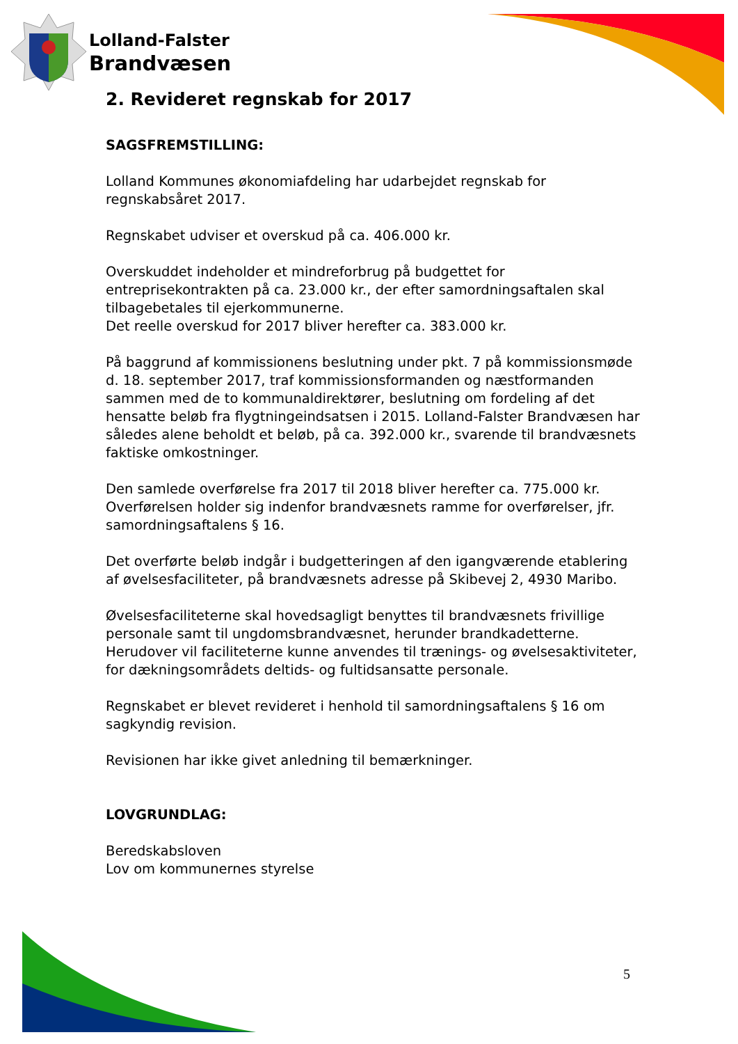Lolland-Falster
Brandvæsen
2. Revideret regnskab for 2017
SAGSFREMSTILLING:
Lolland Kommunes økonomiafdeling har udarbejdet regnskab for regnskabsåret 2017.
Regnskabet udviser et overskud på ca. 406.000 kr.
Overskuddet indeholder et mindreforbrug på budgettet for entreprisekontrakten på ca. 23.000 kr., der efter samordningsaftalen skal tilbagebetales til ejerkommunerne.
Det reelle overskud for 2017 bliver herefter ca. 383.000 kr.
På baggrund af kommissionens beslutning under pkt. 7 på kommissionsmøde d. 18. september 2017, traf kommissionsformanden og næstformanden sammen med de to kommunaldirektører, beslutning om fordeling af det hensatte beløb fra flygtningeindsatsen i 2015. Lolland-Falster Brandvæsen har således alene beholdt et beløb, på ca. 392.000 kr., svarende til brandvæsnets faktiske omkostninger.
Den samlede overførelse fra 2017 til 2018 bliver herefter ca. 775.000 kr.
Overførelsen holder sig indenfor brandvæsnets ramme for overførelser, jfr. samordningsaftalens § 16.
Det overførte beløb indgår i budgetteringen af den igangværende etablering af øvelsesfaciliteter, på brandvæsnets adresse på Skibevej 2, 4930 Maribo.
Øvelsesfaciliteterne skal hovedsagligt benyttes til brandvæsnets frivillige personale samt til ungdomsbrandvæsnet, herunder brandkadetterne. Herudover vil faciliteterne kunne anvendes til trænings- og øvelsesaktiviteter, for dækningsområdets deltids- og fultidsansatte personale.
Regnskabet er blevet revideret i henhold til samordningsaftalens § 16 om sagkyndig revision.
Revisionen har ikke givet anledning til bemærkninger.
LOVGRUNDLAG:
Beredskabsloven
Lov om kommunernes styrelse
5